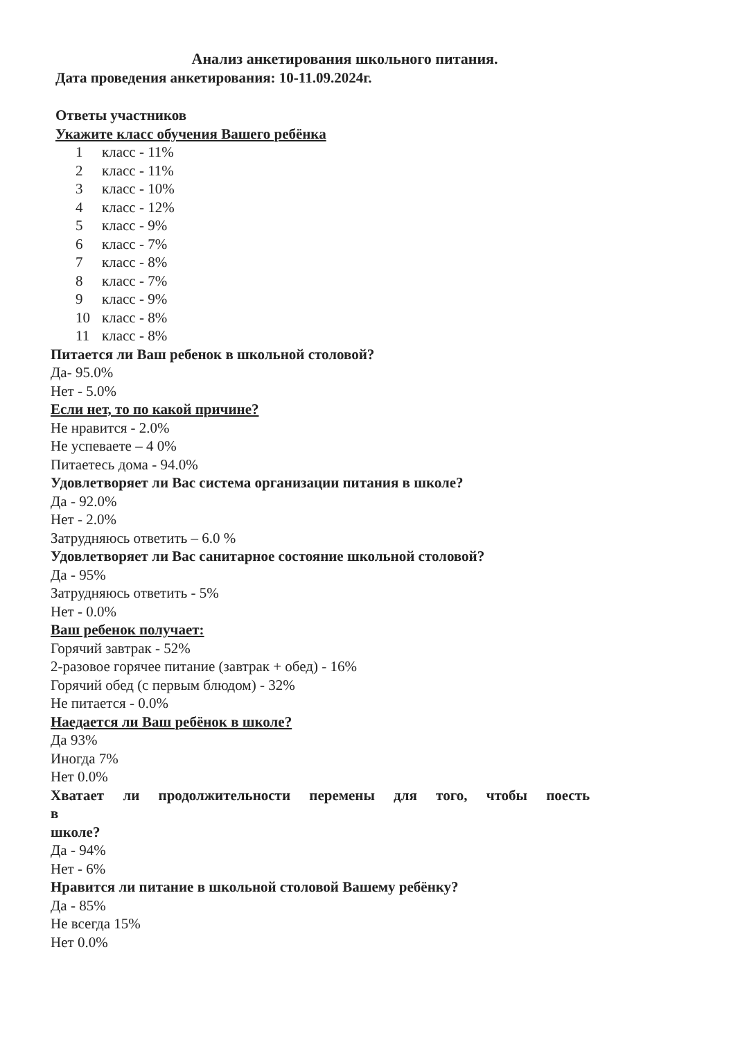Анализ анкетирования школьного питания.
Дата проведения анкетирования: 10-11.09.2024г.
Ответы участников
Укажите класс обучения Вашего ребёнка
1 класс - 11%
2 класс - 11%
3 класс - 10%
4 класс - 12%
5 класс - 9%
6 класс - 7%
7 класс - 8%
8 класс - 7%
9 класс - 9%
10 класс - 8%
11 класс - 8%
Питается ли Ваш ребенок в школьной столовой?
Да- 95.0%
Нет - 5.0%
Если нет, то по какой причине?
Не нравится - 2.0%
Не успеваете – 4 0%
Питаетесь дома - 94.0%
Удовлетворяет ли Вас система организации питания в школе?
Да - 92.0%
Нет - 2.0%
Затрудняюсь ответить – 6.0 %
Удовлетворяет ли Вас санитарное состояние школьной столовой?
Да - 95%
Затрудняюсь ответить - 5%
Нет - 0.0%
Ваш ребенок получает:
Горячий завтрак - 52%
2-разовое горячее питание (завтрак + обед) - 16%
Горячий обед (с первым блюдом) - 32%
Не питается - 0.0%
Наедается ли Ваш ребёнок в школе?
Да 93%
Иногда 7%
Нет 0.0%
Хватает ли продолжительности перемены для того, чтобы поесть в
школе?
Да - 94%
Нет - 6%
Нравится ли питание в школьной столовой Вашему ребёнку?
Да - 85%
Не всегда 15%
Нет 0.0%